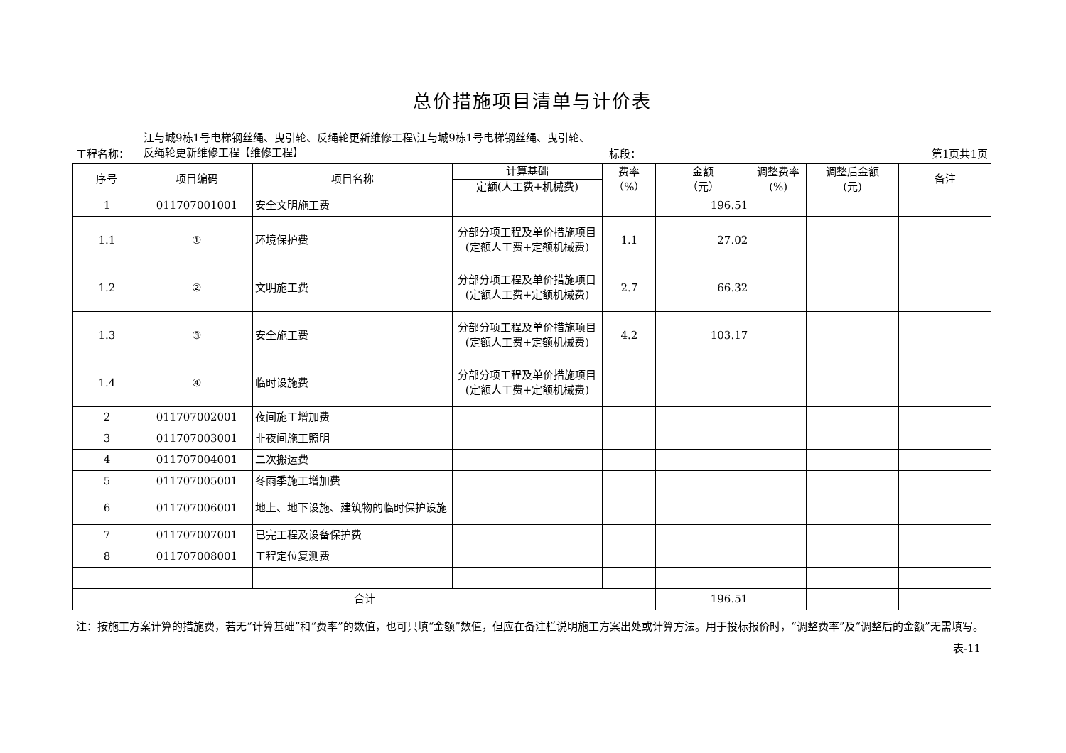总价措施项目清单与计价表
工程名称：
江与城9栋1号电梯钢丝绳、曳引轮、反绳轮更新维修工程\江与城9栋1号电梯钢丝绳、曳引轮、反绳轮更新维修工程【维修工程】
标段：
第1页共1页
| 序号 | 项目编码 | 项目名称 | 计算基础 | 费率 （%） | 金额 （元） | 调整费率 (%) | 调整后金额 (元) | 备注 |
| --- | --- | --- | --- | --- | --- | --- | --- | --- |
| | | | 定额(人工费+机械费) | | | | | |
| 1 | 011707001001 | 安全文明施工费 | | | 196.51 | | | |
| 1.1 | ① | 环境保护费 | 分部分项工程及单价措施项目(定额人工费+定额机械费) | 1.1 | 27.02 | | | |
| 1.2 | ② | 文明施工费 | 分部分项工程及单价措施项目(定额人工费+定额机械费) | 2.7 | 66.32 | | | |
| 1.3 | ③ | 安全施工费 | 分部分项工程及单价措施项目(定额人工费+定额机械费) | 4.2 | 103.17 | | | |
| 1.4 | ④ | 临时设施费 | 分部分项工程及单价措施项目(定额人工费+定额机械费) | | | | | |
| 2 | 011707002001 | 夜间施工增加费 | | | | | | |
| 3 | 011707003001 | 非夜间施工照明 | | | | | | |
| 4 | 011707004001 | 二次搬运费 | | | | | | |
| 5 | 011707005001 | 冬雨季施工增加费 | | | | | | |
| 6 | 011707006001 | 地上、地下设施、建筑物的临时保护设施 | | | | | | |
| 7 | 011707007001 | 已完工程及设备保护费 | | | | | | |
| 8 | 011707008001 | 工程定位复测费 | | | | | | |
| 合计 | | | | | 196.51 | | | |
注：按施工方案计算的措施费，若无“计算基础”和“费率”的数值，也可只填“金额”数值，但应在备注栏说明施工方案出处或计算方法。用于投标报价时，“调整费率”及“调整后的金额”无需填写。
表-11